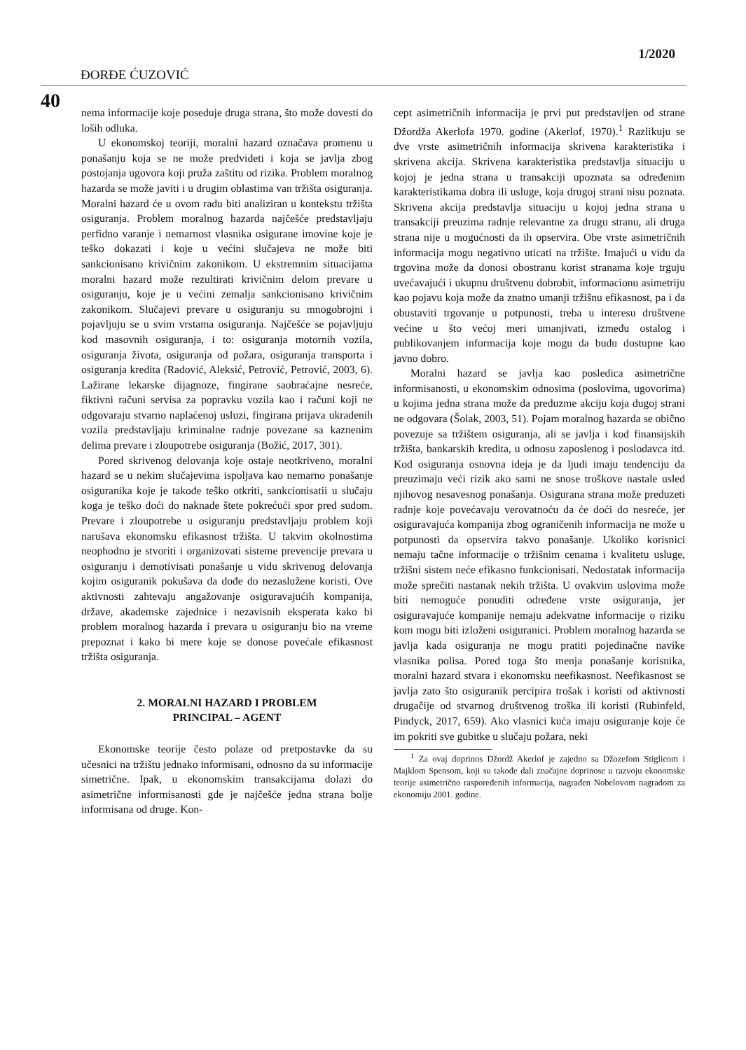1/2020
ĐORĐE ĆUZOVIĆ
40
nema informacije koje poseduje druga strana, što može dovesti do loših odluka.
U ekonomskoj teoriji, moralni hazard označava promenu u ponašanju koja se ne može predvideti i koja se javlja zbog postojanja ugovora koji pruža zaštitu od rizika. Problem moralnog hazarda se može javiti i u drugim oblastima van tržišta osiguranja. Moralni hazard će u ovom radu biti analiziran u kontekstu tržišta osiguranja. Problem moralnog hazarda najčešće predstavljaju perfidno varanje i nemarnost vlasnika osigurane imovine koje je teško dokazati i koje u većini slučajeva ne može biti sankcionisano krivičnim zakonikom. U ekstremnim situacijama moralni hazard može rezultirati krivičnim delom prevare u osiguranju, koje je u većini zemalja sankcionisano krivičnim zakonikom. Slučajevi prevare u osiguranju su mnogobrojni i pojavljuju se u svim vrstama osiguranja. Najčešće se pojavljuju kod masovnih osiguranja, i to: osiguranja motornih vozila, osiguranja života, osiguranja od požara, osiguranja transporta i osiguranja kredita (Radović, Aleksić, Petrović, Petrović, 2003, 6). Lažirane lekarske dijagnoze, fingirane saobraćajne nesreće, fiktivni računi servisa za popravku vozila kao i računi koji ne odgovaraju stvarno naplaćenoj usluzi, fingirana prijava ukradenih vozila predstavljaju kriminalne radnje povezane sa kaznenim delima prevare i zloupotrebe osiguranja (Božić, 2017, 301).
Pored skrivenog delovanja koje ostaje neotkriveno, moralni hazard se u nekim slučajevima ispoljava kao nemarno ponašanje osiguranika koje je takođe teško otkriti, sankcionisatii u slučaju koga je teško doći do naknade štete pokrećući spor pred sudom. Prevare i zloupotrebe u osiguranju predstavljaju problem koji narušava ekonomsku efikasnost tržišta. U takvim okolnostima neophodno je stvoriti i organizovati sisteme prevencije prevara u osiguranju i demotivisati ponašanje u vidu skrivenog delovanja kojim osiguranik pokušava da dođe do nezaslužene koristi. Ove aktivnosti zahtevaju angažovanje osiguravajućih kompanija, države, akademske zajednice i nezavisnih eksperata kako bi problem moralnog hazarda i prevara u osiguranju bio na vreme prepoznat i kako bi mere koje se donose povećale efikasnost tržišta osiguranja.
2. MORALNI HAZARD I PROBLEM
PRINCIPAL – AGENT
Ekonomske teorije često polaze od pretpostavke da su učesnici na tržištu jednako informisani, odnosno da su informacije simetrične. Ipak, u ekonomskim transakcijama dolazi do asimetrične informisanosti gde je najčešće jedna strana bolje informisana od druge. Kon-
cept asimetričnih informacija je prvi put predstavljen od strane Džordža Akerlofa 1970. godine (Akerlof, 1970).<sup>1</sup> Razlikuju se dve vrste asimetričnih informacija skrivena karakteristika i skrivena akcija. Skrivena karakteristika predstavlja situaciju u kojoj je jedna strana u transakciji upoznata sa određenim karakteristikama dobra ili usluge, koja drugoj strani nisu poznata. Skrivena akcija predstavlja situaciju u kojoj jedna strana u transakciji preuzima radnje relevantne za drugu stranu, ali druga strana nije u mogućnosti da ih opservira. Obe vrste asimetričnih informacija mogu negativno uticati na tržište. Imajući u vidu da trgovina može da donosi obostranu korist stranama koje trguju uvećavajući i ukupnu društvenu dobrobit, informacionu asimetriju kao pojavu koja može da znatno umanji tržišnu efikasnost, pa i da obustaviti trgovanje u potpunosti, treba u interesu društvene većine u što većoj meri umanjivati, između ostalog i publikovanjem informacija koje mogu da budu dostupne kao javno dobro.
Moralni hazard se javlja kao posledica asimetrične informisanosti, u ekonomskim odnosima (poslovima, ugovorima) u kojima jedna strana može da preduzme akciju koja dugoj strani ne odgovara (Šolak, 2003, 51). Pojam moralnog hazarda se obično povezuje sa tržištem osiguranja, ali se javlja i kod finansijskih tržišta, bankarskih kredita, u odnosu zaposlenog i poslodavca itd. Kod osiguranja osnovna ideja je da ljudi imaju tendenciju da preuzimaju veći rizik ako sami ne snose troškove nastale usled njihovog nesavesnog ponašanja. Osigurana strana može preduzeti radnje koje povećavaju verovatnoću da će doći do nesreće, jer osiguravajuća kompanija zbog ograničenih informacija ne može u potpunosti da opservira takvo ponašanje. Ukoliko korisnici nemaju tačne informacije o tržišnim cenama i kvalitetu usluge, tržišni sistem neće efikasno funkcionisati. Nedostatak informacija može sprečiti nastanak nekih tržišta. U ovakvim uslovima može biti nemoguće ponuditi određene vrste osiguranja, jer osiguravajuće kompanije nemaju adekvatne informacije o riziku kom mogu biti izloženi osiguranici. Problem moralnog hazarda se javlja kada osiguranja ne mogu pratiti pojedinačne navike vlasnika polisa. Pored toga što menja ponašanje korisnika, moralni hazard stvara i ekonomsku neefikasnost. Neefikasnost se javlja zato što osiguranik percipira trošak i koristi od aktivnosti drugačije od stvarnog društvenog troška ili koristi (Rubinfeld, Pindyck, 2017, 659). Ako vlasnici kuća imaju osiguranje koje će im pokriti sve gubitke u slučaju požara, neki
<sup>1</sup> Za ovaj doprinos Džordž Akerlof je zajedno sa Džozefom Stiglicom i Majklom Spensom, koji su takođe dali značajne doprinose u razvoju ekonomske teorije asimetrično raspoređenih informacija, nagrađen Nobelovom nagradom za ekonomiju 2001. godine.